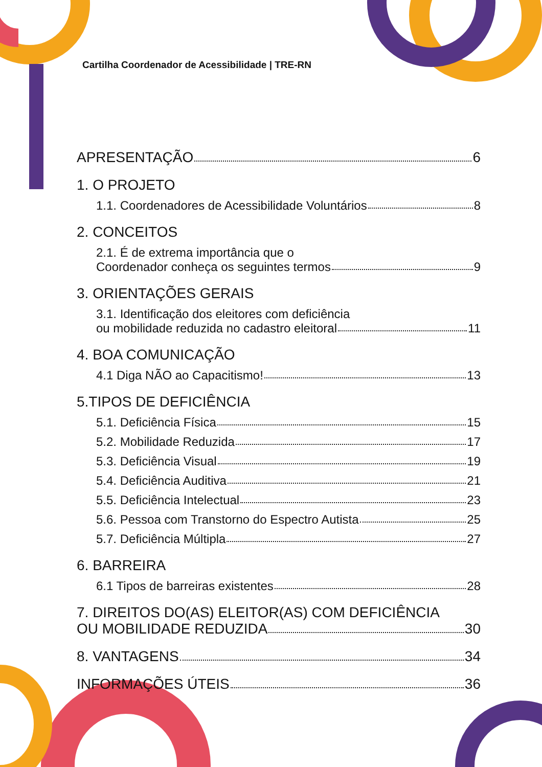Cartilha Coordenador de Acessibilidade | TRE-RN
APRESENTAÇÃO 6
1. O PROJETO
1.1. Coordenadores de Acessibilidade Voluntários 8
2. CONCEITOS
2.1. É de extrema importância que o
Coordenador conheça os seguintes termos 9
3. ORIENTAÇÕES GERAIS
3.1. Identificação dos eleitores com deficiência
ou mobilidade reduzida no cadastro eleitoral 11
4. BOA COMUNICAÇÃO
4.1 Diga NÃO ao Capacitismo! 13
5.TIPOS DE DEFICIÊNCIA
5.1. Deficiência Física 15
5.2. Mobilidade Reduzida 17
5.3. Deficiência Visual 19
5.4. Deficiência Auditiva 21
5.5. Deficiência Intelectual 23
5.6. Pessoa com Transtorno do Espectro Autista 25
5.7. Deficiência Múltipla 27
6. BARREIRA
6.1 Tipos de barreiras existentes 28
7. DIREITOS DO(AS) ELEITOR(AS) COM DEFICIÊNCIA
OU MOBILIDADE REDUZIDA 30
8. VANTAGENS 34
INFORMAÇÕES ÚTEIS 36